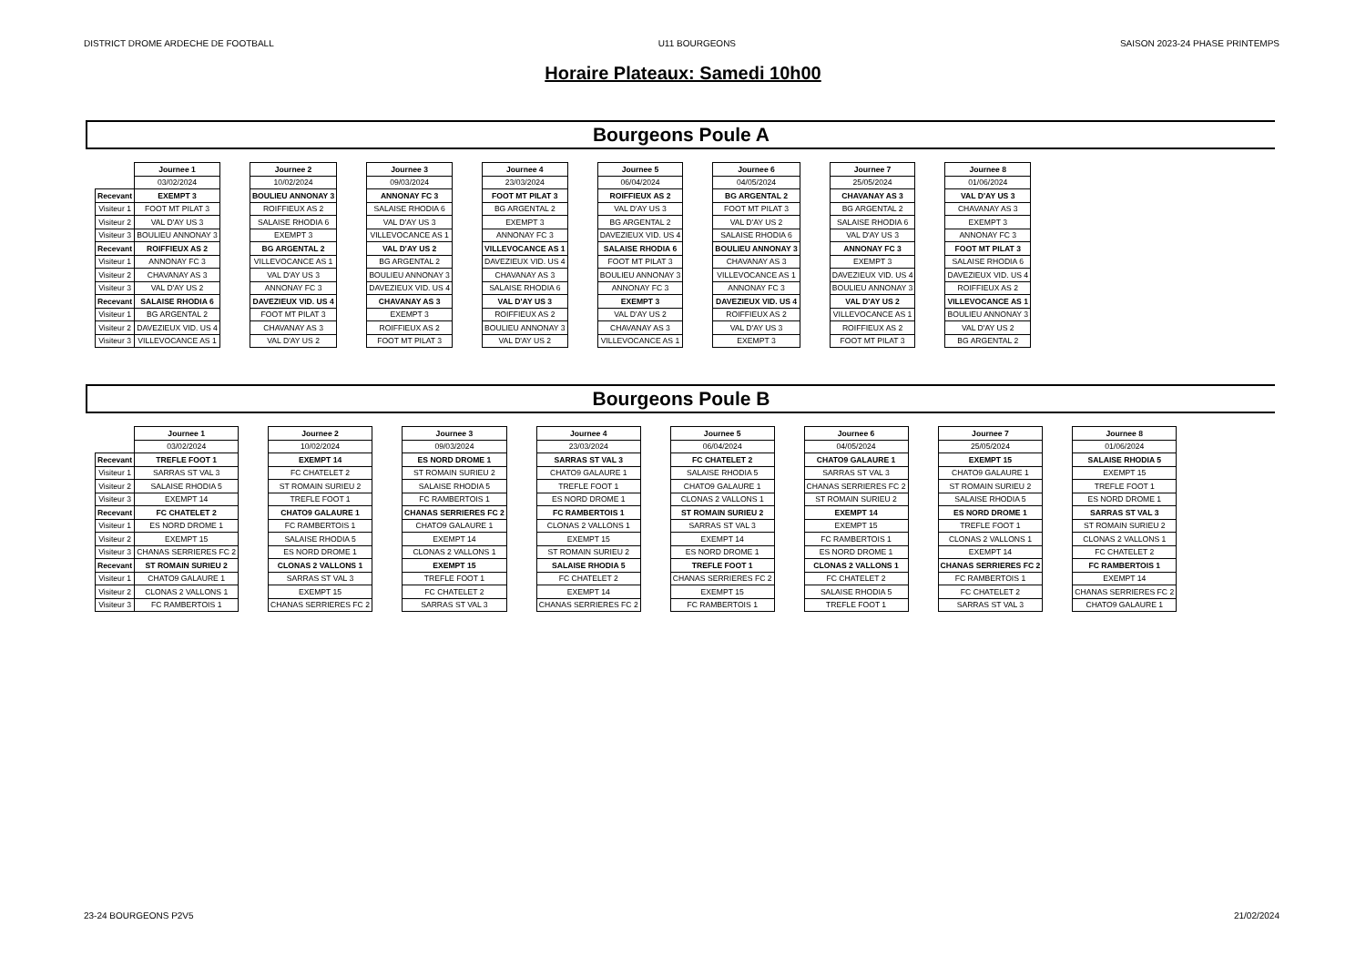DISTRICT DROME ARDECHE DE FOOTBALL U11 BOURGEONS SAISON 2023-24 PHASE PRINTEMPS
Horaire Plateaux: Samedi 10h00
Bourgeons Poule A
| | Journee 1 | | Journee 2 | | Journee 3 | | Journee 4 | | Journee 5 | | Journee 6 | | Journee 7 | | Journee 8 |
| | 03/02/2024 | | 10/02/2024 | | 09/03/2024 | | 23/03/2024 | | 06/04/2024 | | 04/05/2024 | | 25/05/2024 | | 01/06/2024 |
| Recevant | EXEMPT 3 | | BOULIEU ANNONAY 3 | | ANNONAY FC 3 | | FOOT MT PILAT 3 | | ROIFFIEUX AS 2 | | BG ARGENTAL 2 | | CHAVANAY AS 3 | | VAL D'AY US 3 |
| Visiteur 1 | FOOT MT PILAT 3 | | ROIFFIEUX AS 2 | | SALAISE RHODIA 6 | | BG ARGENTAL 2 | | VAL D'AY US 3 | | FOOT MT PILAT 3 | | BG ARGENTAL 2 | | CHAVANAY AS 3 |
| Visiteur 2 | VAL D'AY US 3 | | SALAISE RHODIA 6 | | VAL D'AY US 3 | | EXEMPT 3 | | BG ARGENTAL 2 | | VAL D'AY US 2 | | SALAISE RHODIA 6 | | EXEMPT 3 |
| Visiteur 3 | BOULIEU ANNONAY 3 | | EXEMPT 3 | | VILLEVOCANCE AS 1 | | ANNONAY FC 3 | | DAVEZIEUX VID. US 4 | | SALAISE RHODIA 6 | | VAL D'AY US 3 | | ANNONAY FC 3 |
| Recevant | ROIFFIEUX AS 2 | | BG ARGENTAL 2 | | VAL D'AY US 2 | | VILLEVOCANCE AS 1 | | SALAISE RHODIA 6 | | BOULIEU ANNONAY 3 | | ANNONAY FC 3 | | FOOT MT PILAT 3 |
| Visiteur 1 | ANNONAY FC 3 | | VILLEVOCANCE AS 1 | | BG ARGENTAL 2 | | DAVEZIEUX VID. US 4 | | FOOT MT PILAT 3 | | CHAVANAY AS 3 | | EXEMPT 3 | | SALAISE RHODIA 6 |
| Visiteur 2 | CHAVANAY AS 3 | | VAL D'AY US 3 | | BOULIEU ANNONAY 3 | | CHAVANAY AS 3 | | BOULIEU ANNONAY 3 | | VILLEVOCANCE AS 1 | | DAVEZIEUX VID. US 4 | | DAVEZIEUX VID. US 4 |
| Visiteur 3 | VAL D'AY US 2 | | ANNONAY FC 3 | | DAVEZIEUX VID. US 4 | | SALAISE RHODIA 6 | | ANNONAY FC 3 | | ANNONAY FC 3 | | BOULIEU ANNONAY 3 | | ROIFFIEUX AS 2 |
| Recevant | SALAISE RHODIA 6 | | DAVEZIEUX VID. US 4 | | CHAVANAY AS 3 | | VAL D'AY US 3 | | EXEMPT 3 | | DAVEZIEUX VID. US 4 | | VAL D'AY US 2 | | VILLEVOCANCE AS 1 |
| Visiteur 1 | BG ARGENTAL 2 | | FOOT MT PILAT 3 | | EXEMPT 3 | | ROIFFIEUX AS 2 | | VAL D'AY US 2 | | ROIFFIEUX AS 2 | | VILLEVOCANCE AS 1 | | BOULIEU ANNONAY 3 |
| Visiteur 2 | DAVEZIEUX VID. US 4 | | CHAVANAY AS 3 | | ROIFFIEUX AS 2 | | BOULIEU ANNONAY 3 | | CHAVANAY AS 3 | | VAL D'AY US 3 | | ROIFFIEUX AS 2 | | VAL D'AY US 2 |
| Visiteur 3 | VILLEVOCANCE AS 1 | | VAL D'AY US 2 | | FOOT MT PILAT 3 | | VAL D'AY US 2 | | VILLEVOCANCE AS 1 | | EXEMPT 3 | | FOOT MT PILAT 3 | | BG ARGENTAL 2 |
Bourgeons Poule B
| | Journee 1 | | Journee 2 | | Journee 3 | | Journee 4 | | Journee 5 | | Journee 6 | | Journee 7 | | Journee 8 |
| | 03/02/2024 | | 10/02/2024 | | 09/03/2024 | | 23/03/2024 | | 06/04/2024 | | 04/05/2024 | | 25/05/2024 | | 01/06/2024 |
| Recevant | TREFLE FOOT 1 | | EXEMPT 14 | | ES NORD DROME 1 | | SARRAS ST VAL 3 | | FC CHATELET 2 | | CHATO9 GALAURE 1 | | EXEMPT 15 | | SALAISE RHODIA 5 |
| Visiteur 1 | SARRAS ST VAL 3 | | FC CHATELET 2 | | ST ROMAIN SURIEU 2 | | CHATO9 GALAURE 1 | | SALAISE RHODIA 5 | | SARRAS ST VAL 3 | | CHATO9 GALAURE 1 | | EXEMPT 15 |
| Visiteur 2 | SALAISE RHODIA 5 | | ST ROMAIN SURIEU 2 | | SALAISE RHODIA 5 | | TREFLE FOOT 1 | | CHATO9 GALAURE 1 | | CHANAS SERRIERES FC 2 | | ST ROMAIN SURIEU 2 | | TREFLE FOOT 1 |
| Visiteur 3 | EXEMPT 14 | | TREFLE FOOT 1 | | FC RAMBERTOIS 1 | | ES NORD DROME 1 | | CLONAS 2 VALLONS 1 | | ST ROMAIN SURIEU 2 | | SALAISE RHODIA 5 | | ES NORD DROME 1 |
| Recevant | FC CHATELET 2 | | CHATO9 GALAURE 1 | | CHANAS SERRIERES FC 2 | | FC RAMBERTOIS 1 | | ST ROMAIN SURIEU 2 | | EXEMPT 14 | | ES NORD DROME 1 | | SARRAS ST VAL 3 |
| Visiteur 1 | ES NORD DROME 1 | | FC RAMBERTOIS 1 | | CHATO9 GALAURE 1 | | CLONAS 2 VALLONS 1 | | SARRAS ST VAL 3 | | EXEMPT 15 | | TREFLE FOOT 1 | | ST ROMAIN SURIEU 2 |
| Visiteur 2 | EXEMPT 15 | | SALAISE RHODIA 5 | | EXEMPT 14 | | EXEMPT 15 | | EXEMPT 14 | | FC RAMBERTOIS 1 | | CLONAS 2 VALLONS 1 | | CLONAS 2 VALLONS 1 |
| Visiteur 3 | CHANAS SERRIERES FC 2 | | ES NORD DROME 1 | | CLONAS 2 VALLONS 1 | | ST ROMAIN SURIEU 2 | | ES NORD DROME 1 | | ES NORD DROME 1 | | EXEMPT 14 | | FC CHATELET 2 |
| Recevant | ST ROMAIN SURIEU 2 | | CLONAS 2 VALLONS 1 | | EXEMPT 15 | | SALAISE RHODIA 5 | | TREFLE FOOT 1 | | CLONAS 2 VALLONS 1 | | CHANAS SERRIERES FC 2 | | FC RAMBERTOIS 1 |
| Visiteur 1 | CHATO9 GALAURE 1 | | SARRAS ST VAL 3 | | TREFLE FOOT 1 | | FC CHATELET 2 | | CHANAS SERRIERES FC 2 | | FC CHATELET 2 | | FC RAMBERTOIS 1 | | EXEMPT 14 |
| Visiteur 2 | CLONAS 2 VALLONS 1 | | EXEMPT 15 | | FC CHATELET 2 | | EXEMPT 14 | | EXEMPT 15 | | SALAISE RHODIA 5 | | FC CHATELET 2 | | CHANAS SERRIERES FC 2 |
| Visiteur 3 | FC RAMBERTOIS 1 | | CHANAS SERRIERES FC 2 | | SARRAS ST VAL 3 | | CHANAS SERRIERES FC 2 | | FC RAMBERTOIS 1 | | TREFLE FOOT 1 | | SARRAS ST VAL 3 | | CHATO9 GALAURE 1 |
23-24 BOURGEONS P2V5 21/02/2024